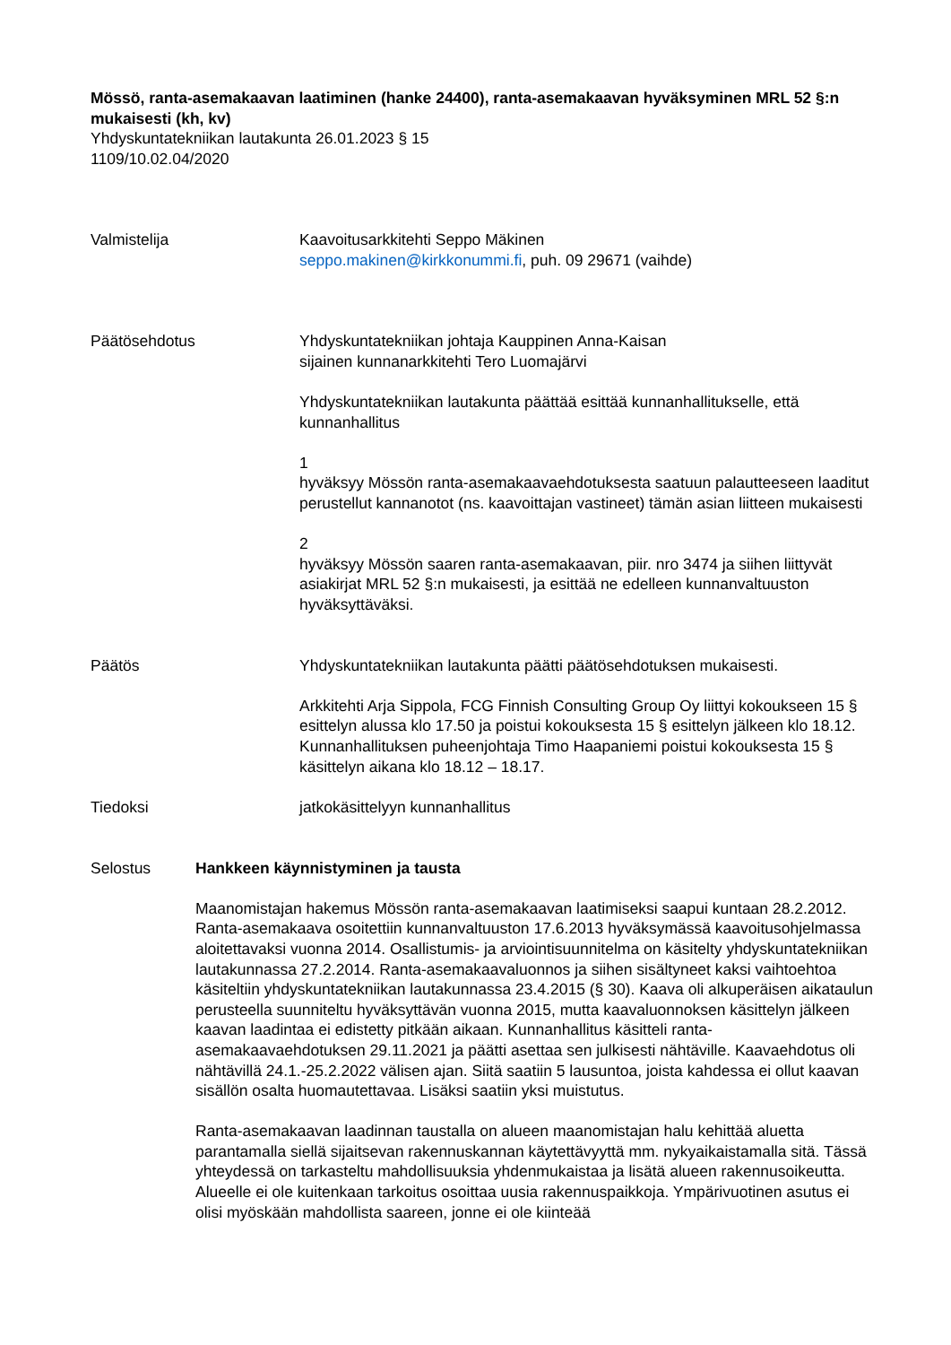Mössö, ranta-asemakaavan laatiminen (hanke 24400), ranta-asemakaavan hyväksyminen MRL 52 §:n mukaisesti (kh, kv)
Yhdyskuntatekniikan lautakunta 26.01.2023 § 15
1109/10.02.04/2020
Valmistelija Kaavoitusarkkitehti Seppo Mäkinen
seppo.makinen@kirkkonummi.fi, puh. 09 29671 (vaihde)
Päätösehdotus Yhdyskuntatekniikan johtaja Kauppinen Anna-Kaisan
sijainen kunnanarkkitehti Tero Luomajärvi
Yhdyskuntatekniikan lautakunta päättää esittää kunnanhallitukselle, että kunnanhallitus
1
hyväksyy Mössön ranta-asemakaavaehdotuksesta saatuun palautteeseen laaditut perustellut kannanotot (ns. kaavoittajan vastineet) tämän asian liitteen mukaisesti
2
hyväksyy Mössön saaren ranta-asemakaavan, piir. nro 3474 ja siihen liittyvät asiakirjat MRL 52 §:n mukaisesti, ja esittää ne edelleen kunnanvaltuuston hyväksyttäväksi.
Päätös Yhdyskuntatekniikan lautakunta päätti päätösehdotuksen mukaisesti.
Arkkitehti Arja Sippola, FCG Finnish Consulting Group Oy liittyi kokoukseen 15 § esittelyn alussa klo 17.50 ja poistui kokouksesta 15 § esittelyn jälkeen klo 18.12.
Kunnanhallituksen puheenjohtaja Timo Haapaniemi poistui kokouksesta 15 § käsittelyn aikana klo 18.12 – 18.17.
Tiedoksi jatkokäsittelyyn kunnanhallitus
Selostus Hankkeen käynnistyminen ja tausta
Maanomistajan hakemus Mössön ranta-asemakaavan laatimiseksi saapui kuntaan 28.2.2012. Ranta-asemakaava osoitettiin kunnanvaltuuston 17.6.2013 hyväksymässä kaavoitusohjelmassa aloitettavaksi vuonna 2014. Osallistumis- ja arviointisuunnitelma on käsitelty yhdyskuntatekniikan lautakunnassa 27.2.2014. Ranta-asemakaavaluonnos ja siihen sisältyneet kaksi vaihtoehtoa käsiteltiin yhdyskuntatekniikan lautakunnassa 23.4.2015 (§ 30). Kaava oli alkuperäisen aikataulun perusteella suunniteltu hyväksyttävän vuonna 2015, mutta kaavaluonnoksen käsittelyn jälkeen kaavan laadintaa ei edistetty pitkään aikaan. Kunnanhallitus käsitteli ranta-asemakaavaehdotuksen 29.11.2021 ja päätti asettaa sen julkisesti nähtäville. Kaavaehdotus oli nähtävillä 24.1.-25.2.2022 välisen ajan. Siitä saatiin 5 lausuntoa, joista kahdessa ei ollut kaavan sisällön osalta huomautettavaa. Lisäksi saatiin yksi muistutus.
Ranta-asemakaavan laadinnan taustalla on alueen maanomistajan halu kehittää aluetta parantamalla siellä sijaitsevan rakennuskannan käytettävyyttä mm. nykyaikaistamalla sitä. Tässä yhteydessä on tarkasteltu mahdollisuuksia yhdenmukaistaa ja lisätä alueen rakennusoikeutta. Alueelle ei ole kuitenkaan tarkoitus osoittaa uusia rakennuspaikkoja. Ympärivuotinen asutus ei olisi myöskään mahdollista saareen, jonne ei ole kiinteää